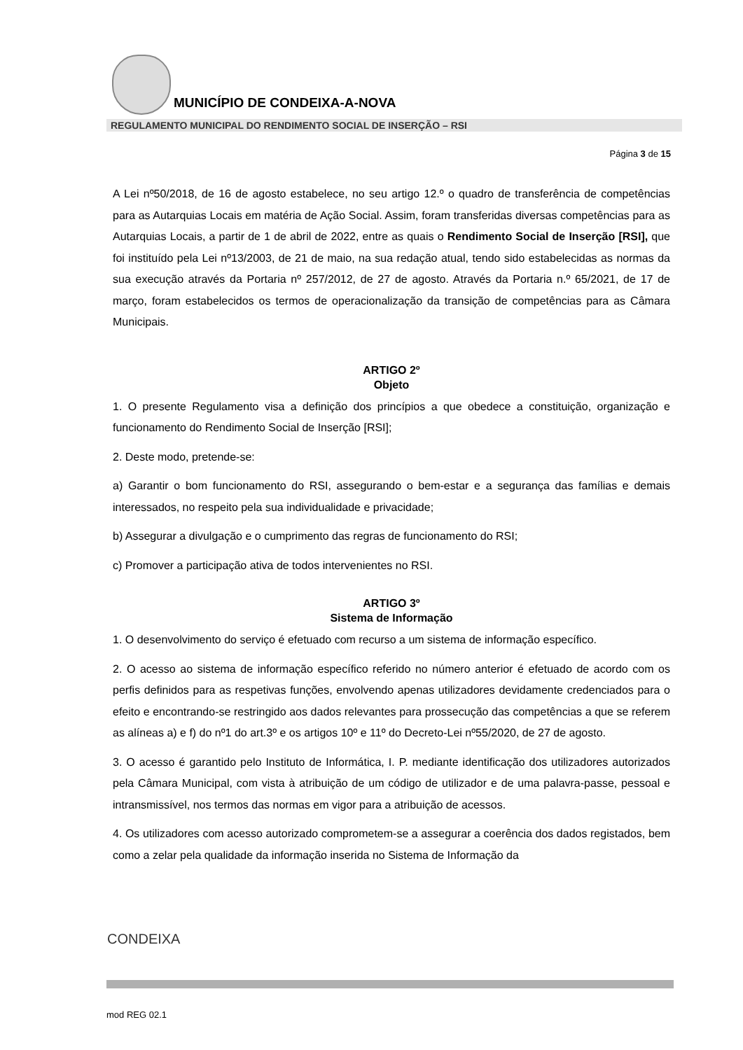MUNICÍPIO DE CONDEIXA-A-NOVA
REGULAMENTO MUNICIPAL DO RENDIMENTO SOCIAL DE INSERÇÃO – RSI
Página 3 de 15
A Lei nº50/2018, de 16 de agosto estabelece, no seu artigo 12.º o quadro de transferência de competências para as Autarquias Locais em matéria de Ação Social. Assim, foram transferidas diversas competências para as Autarquias Locais, a partir de 1 de abril de 2022, entre as quais o Rendimento Social de Inserção [RSI], que foi instituído pela Lei nº13/2003, de 21 de maio, na sua redação atual, tendo sido estabelecidas as normas da sua execução através da Portaria nº 257/2012, de 27 de agosto. Através da Portaria n.º 65/2021, de 17 de março, foram estabelecidos os termos de operacionalização da transição de competências para as Câmara Municipais.
ARTIGO 2º
Objeto
1. O presente Regulamento visa a definição dos princípios a que obedece a constituição, organização e funcionamento do Rendimento Social de Inserção [RSI];
2. Deste modo, pretende-se:
a) Garantir o bom funcionamento do RSI, assegurando o bem-estar e a segurança das famílias e demais interessados, no respeito pela sua individualidade e privacidade;
b) Assegurar a divulgação e o cumprimento das regras de funcionamento do RSI;
c) Promover a participação ativa de todos intervenientes no RSI.
ARTIGO 3º
Sistema de Informação
1. O desenvolvimento do serviço é efetuado com recurso a um sistema de informação específico.
2. O acesso ao sistema de informação específico referido no número anterior é efetuado de acordo com os perfis definidos para as respetivas funções, envolvendo apenas utilizadores devidamente credenciados para o efeito e encontrando-se restringido aos dados relevantes para prossecução das competências a que se referem as alíneas a) e f) do nº1 do art.3º e os artigos 10º e 11º do Decreto-Lei nº55/2020, de 27 de agosto.
3. O acesso é garantido pelo Instituto de Informática, I. P. mediante identificação dos utilizadores autorizados pela Câmara Municipal, com vista à atribuição de um código de utilizador e de uma palavra-passe, pessoal e intransmissível, nos termos das normas em vigor para a atribuição de acessos.
4. Os utilizadores com acesso autorizado comprometem-se a assegurar a coerência dos dados registados, bem como a zelar pela qualidade da informação inserida no Sistema de Informação da
CONDEIXA
mod REG 02.1